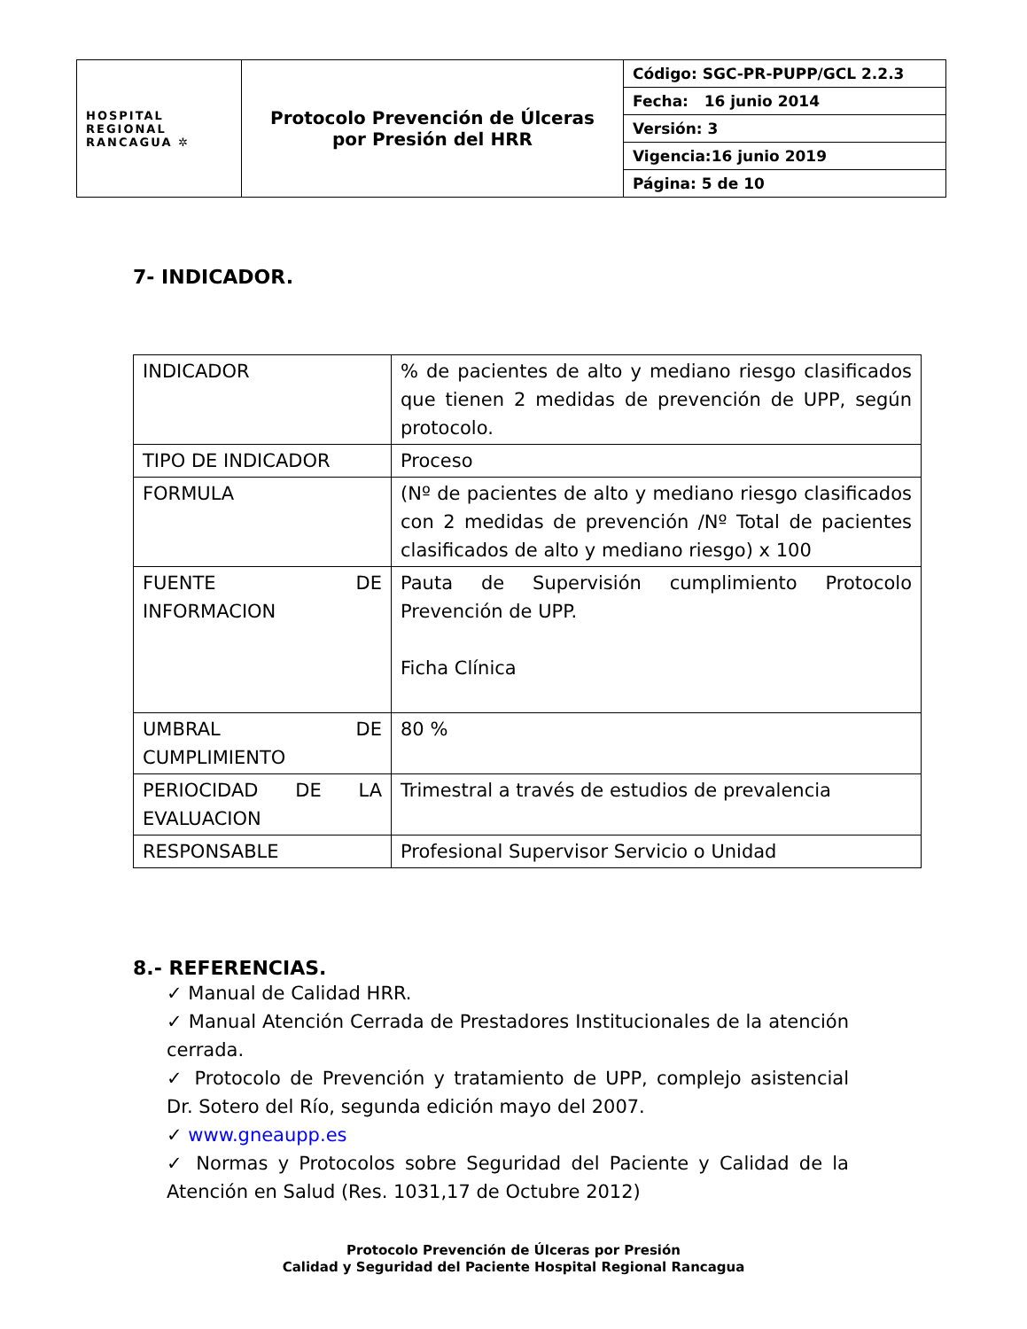| HOSPITAL REGIONAL RANCAGUA ✲ | Protocolo Prevención de Úlceras por Presión del HRR | Código: SGC-PR-PUPP/GCL 2.2.3 |
| | | Fecha: 16 junio 2014 |
| | | Versión: 3 |
| | | Vigencia:16 junio 2019 |
| | | Página: 5 de 10 |
7- INDICADOR.
| INDICADOR | % de pacientes de alto y mediano riesgo clasificados que tienen 2 medidas de prevención de UPP, según protocolo. |
| TIPO DE INDICADOR | Proceso |
| FORMULA | (Nº de pacientes de alto y mediano riesgo clasificados con 2 medidas de prevención /Nº Total de pacientes clasificados de alto y mediano riesgo) x 100 |
| FUENTE DE INFORMACION | Pauta de Supervisión cumplimiento Protocolo Prevención de UPP. Ficha Clínica |
| UMBRAL DE CUMPLIMIENTO | 80 % |
| PERIOCIDAD DE LA EVALUACION | Trimestral a través de estudios de prevalencia |
| RESPONSABLE | Profesional Supervisor Servicio o Unidad |
8.- REFERENCIAS.
✓ Manual de Calidad HRR.
✓ Manual Atención Cerrada de Prestadores Institucionales de la atención cerrada.
✓ Protocolo de Prevención y tratamiento de UPP, complejo asistencial Dr. Sotero del Río, segunda edición mayo del 2007.
✓ www.gneaupp.es
✓ Normas y Protocolos sobre Seguridad del Paciente y Calidad de la Atención en Salud (Res. 1031,17 de Octubre 2012)
Protocolo Prevención de Úlceras por Presión
Calidad y Seguridad del Paciente Hospital Regional Rancagua